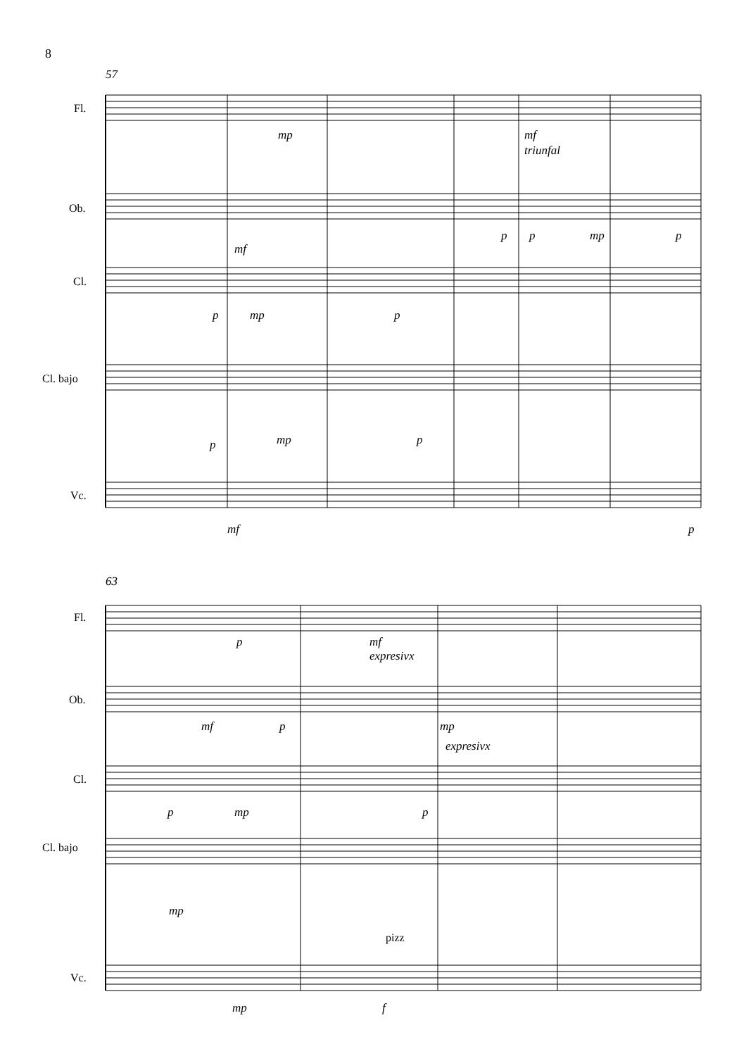8
57
Fl.
Ob.
Cl.
Cl. bajo
Vc.
mp
mf
triunfal
mf
p
p
mp
p
p
mp
p
p
mp
p
mf
p
63
Fl.
Ob.
Cl.
Cl. bajo
Vc.
p
mf
expresivx
mf
p
mp
expresivx
p
mp
p
mp
pizz
mp
f